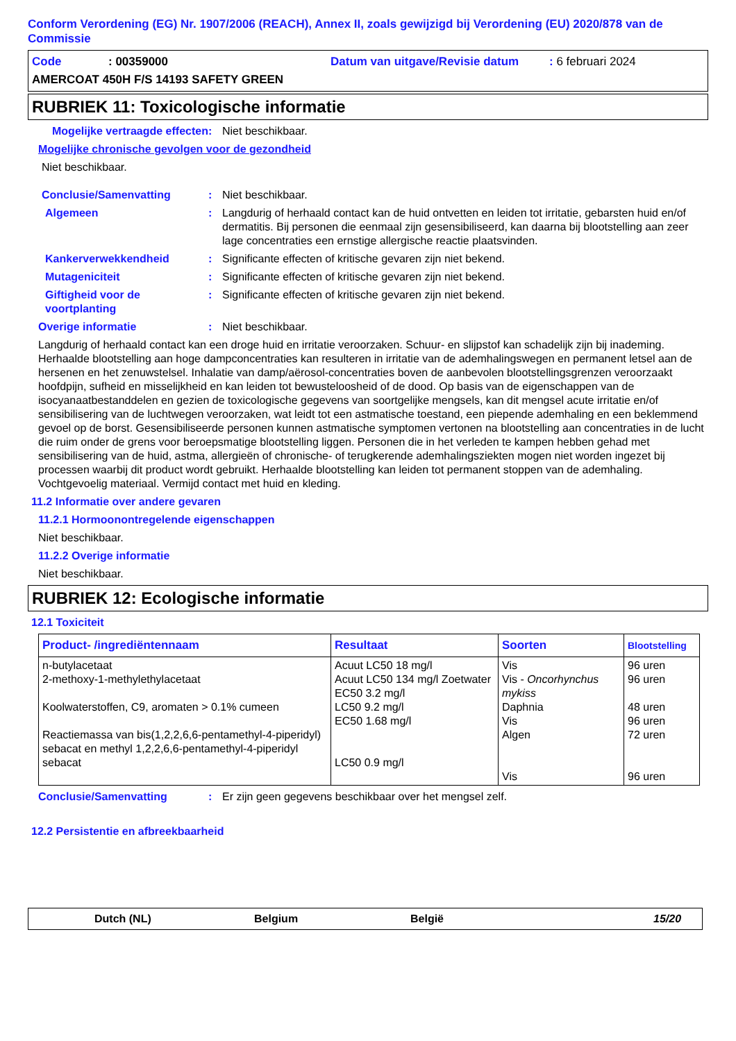Conform Verordening (EG) Nr. 1907/2006 (REACH), Annex II, zoals gewijzigd bij Verordening (EU) 2020/878 van de Commissie
Code: 00359000 Datum van uitgave/Revisie datum: 6 februari 2024
AMERCOAT 450H F/S 14193 SAFETY GREEN
RUBRIEK 11: Toxicologische informatie
Mogelijke vertraagde effecten: Niet beschikbaar.
Mogelijke chronische gevolgen voor de gezondheid
Niet beschikbaar.
Conclusie/Samenvatting: Niet beschikbaar.
Algemeen: Langdurig of herhaald contact kan de huid ontvetten en leiden tot irritatie, gebarsten huid en/of dermatitis. Bij personen die eenmaal zijn gesensibiliseerd, kan daarna bij blootstelling aan zeer lage concentraties een ernstige allergische reactie plaatsvinden.
Kankerverwekkendheid: Significante effecten of kritische gevaren zijn niet bekend.
Mutageniciteit: Significante effecten of kritische gevaren zijn niet bekend.
Giftigheid voor de voortplanting: Significante effecten of kritische gevaren zijn niet bekend.
Overige informatie: Niet beschikbaar.
Langdurig of herhaald contact kan een droge huid en irritatie veroorzaken. Schuur- en slijpstof kan schadelijk zijn bij inademing. Herhaalde blootstelling aan hoge dampconcentraties kan resulteren in irritatie van de ademhalingswegen en permanent letsel aan de hersenen en het zenuwstelsel. Inhalatie van damp/aërosol-concentraties boven de aanbevolen blootstellingsgrenzen veroorzaakt hoofdpijn, sufheid en misselijkheid en kan leiden tot bewusteloosheid of de dood. Op basis van de eigenschappen van de isocyanaatbestanddelen en gezien de toxicologische gegevens van soortgelijke mengsels, kan dit mengsel acute irritatie en/of sensibilisering van de luchtwegen veroorzaken, wat leidt tot een astmatische toestand, een piepende ademhaling en een beklemmend gevoel op de borst. Gesensibiliseerde personen kunnen astmatische symptomen vertonen na blootstelling aan concentraties in de lucht die ruim onder de grens voor beroepsmatige blootstelling liggen. Personen die in het verleden te kampen hebben gehad met sensibilisering van de huid, astma, allergieën of chronische- of terugkerende ademhalingsziekten mogen niet worden ingezet bij processen waarbij dit product wordt gebruikt. Herhaalde blootstelling kan leiden tot permanent stoppen van de ademhaling. Vochtgevoelig materiaal. Vermijd contact met huid en kleding.
11.2 Informatie over andere gevaren
11.2.1 Hormoonontregelende eigenschappen
Niet beschikbaar.
11.2.2 Overige informatie
Niet beschikbaar.
RUBRIEK 12: Ecologische informatie
12.1 Toxiciteit
| Product- /ingrediëntennaam | Resultaat | Soorten | Blootstelling |
| --- | --- | --- | --- |
| n-butylacetaat 2-methoxy-1-methylethylacetaat Koolwaterstoffen, C9, aromaten > 0.1% cumeen Reactiemassa van bis(1,2,2,6,6-pentamethyl-4-piperidyl) sebacat en methyl 1,2,2,6,6-pentamethyl-4-piperidyl sebacat | Acuut LC50 18 mg/l Acuut LC50 134 mg/l Zoetwater EC50 3.2 mg/l LC50 9.2 mg/l EC50 1.68 mg/l LC50 0.9 mg/l | Vis Vis - Oncorhynchus mykiss Daphnia Vis Algen Vis | 96 uren 96 uren 48 uren 96 uren 72 uren 96 uren |
Conclusie/Samenvatting: Er zijn geen gegevens beschikbaar over het mengsel zelf.
12.2 Persistentie en afbreekbaarheid
Dutch (NL) Belgium België 15/20